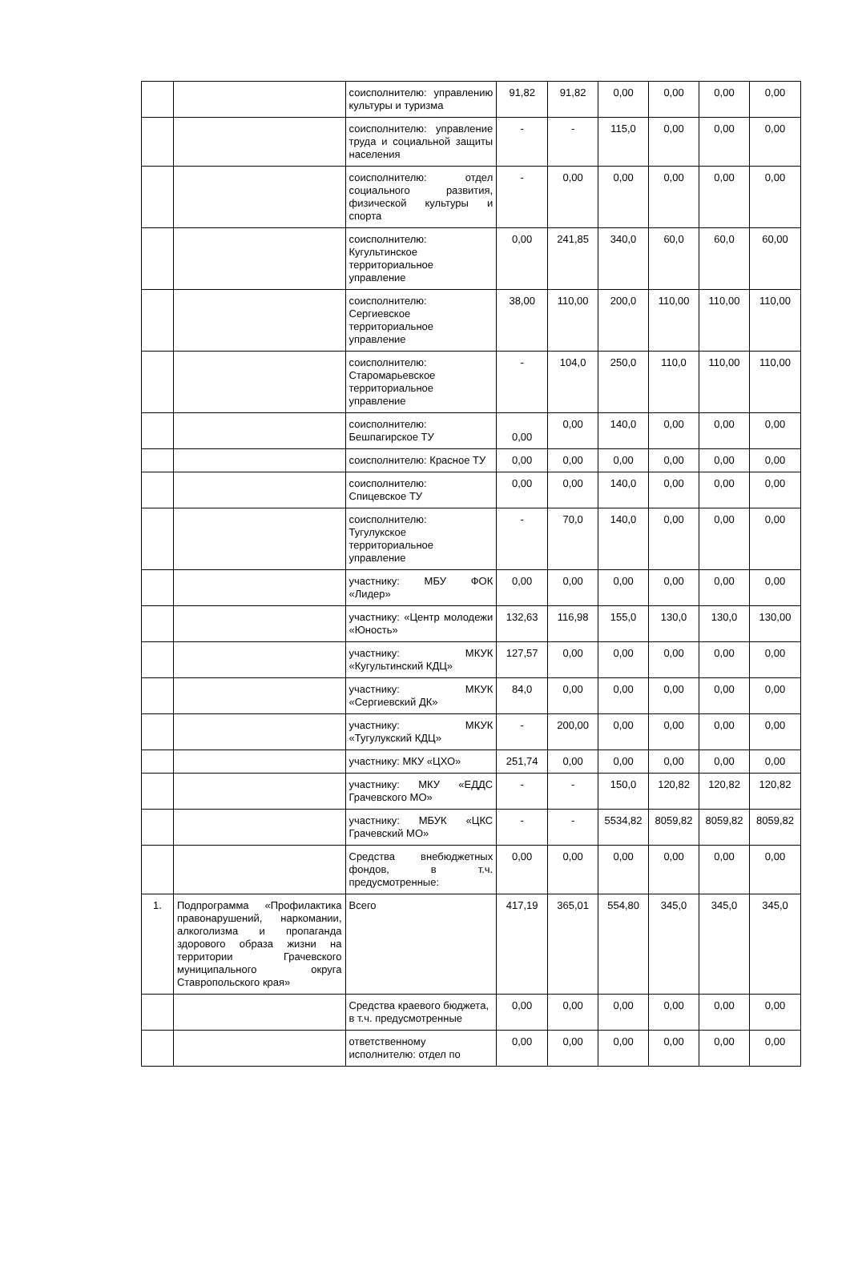| | | соисполнителю: управлению культуры и туризма | 91,82 | 91,82 | 0,00 | 0,00 | 0,00 | 0,00 |
| | | соисполнителю: управление труда и социальной защиты населения | - | - | 115,0 | 0,00 | 0,00 | 0,00 |
| | | соисполнителю: отдел социального развития, физической культуры и спорта | - | 0,00 | 0,00 | 0,00 | 0,00 | 0,00 |
| | | соисполнителю: Кугультинское территориальное управление | 0,00 | 241,85 | 340,0 | 60,0 | 60,0 | 60,00 |
| | | соисполнителю: Сергиевское территориальное управление | 38,00 | 110,00 | 200,0 | 110,00 | 110,00 | 110,00 |
| | | соисполнителю: Старомарьевское территориальное управление | - | 104,0 | 250,0 | 110,0 | 110,00 | 110,00 |
| | | соисполнителю: Бешпагирское ТУ | 0,00 | 0,00 | 140,0 | 0,00 | 0,00 | 0,00 |
| | | соисполнителю: Красное ТУ | 0,00 | 0,00 | 0,00 | 0,00 | 0,00 | 0,00 |
| | | соисполнителю: Спицевское ТУ | 0,00 | 0,00 | 140,0 | 0,00 | 0,00 | 0,00 |
| | | соисполнителю: Тугулукское территориальное управление | - | 70,0 | 140,0 | 0,00 | 0,00 | 0,00 |
| | | участнику: МБУ ФОК «Лидер» | 0,00 | 0,00 | 0,00 | 0,00 | 0,00 | 0,00 |
| | | участнику: «Центр молодежи «Юность» | 132,63 | 116,98 | 155,0 | 130,0 | 130,0 | 130,00 |
| | | участнику: МКУК «Кугультинский КДЦ» | 127,57 | 0,00 | 0,00 | 0,00 | 0,00 | 0,00 |
| | | участнику: МКУК «Сергиевский ДК» | 84,0 | 0,00 | 0,00 | 0,00 | 0,00 | 0,00 |
| | | участнику: МКУК «Тугулукский КДЦ» | - | 200,00 | 0,00 | 0,00 | 0,00 | 0,00 |
| | | участнику: МКУ «ЦХО» | 251,74 | 0,00 | 0,00 | 0,00 | 0,00 | 0,00 |
| | | участнику: МКУ «ЕДДС Грачевского МО» | - | - | 150,0 | 120,82 | 120,82 | 120,82 |
| | | участнику: МБУК «ЦКС Грачевский МО» | - | - | 5534,82 | 8059,82 | 8059,82 | 8059,82 |
| | | Средства внебюджетных фондов, в т.ч. предусмотренные: | 0,00 | 0,00 | 0,00 | 0,00 | 0,00 | 0,00 |
| 1. | Подпрограмма «Профилактика правонарушений, наркомании, алкоголизма и пропаганда здорового образа жизни на территории Грачевского муниципального округа Ставропольского края» | Всего | 417,19 | 365,01 | 554,80 | 345,0 | 345,0 | 345,0 |
| | | Средства краевого бюджета, в т.ч. предусмотренные | 0,00 | 0,00 | 0,00 | 0,00 | 0,00 | 0,00 |
| | | ответственному исполнителю: отдел по | 0,00 | 0,00 | 0,00 | 0,00 | 0,00 | 0,00 |